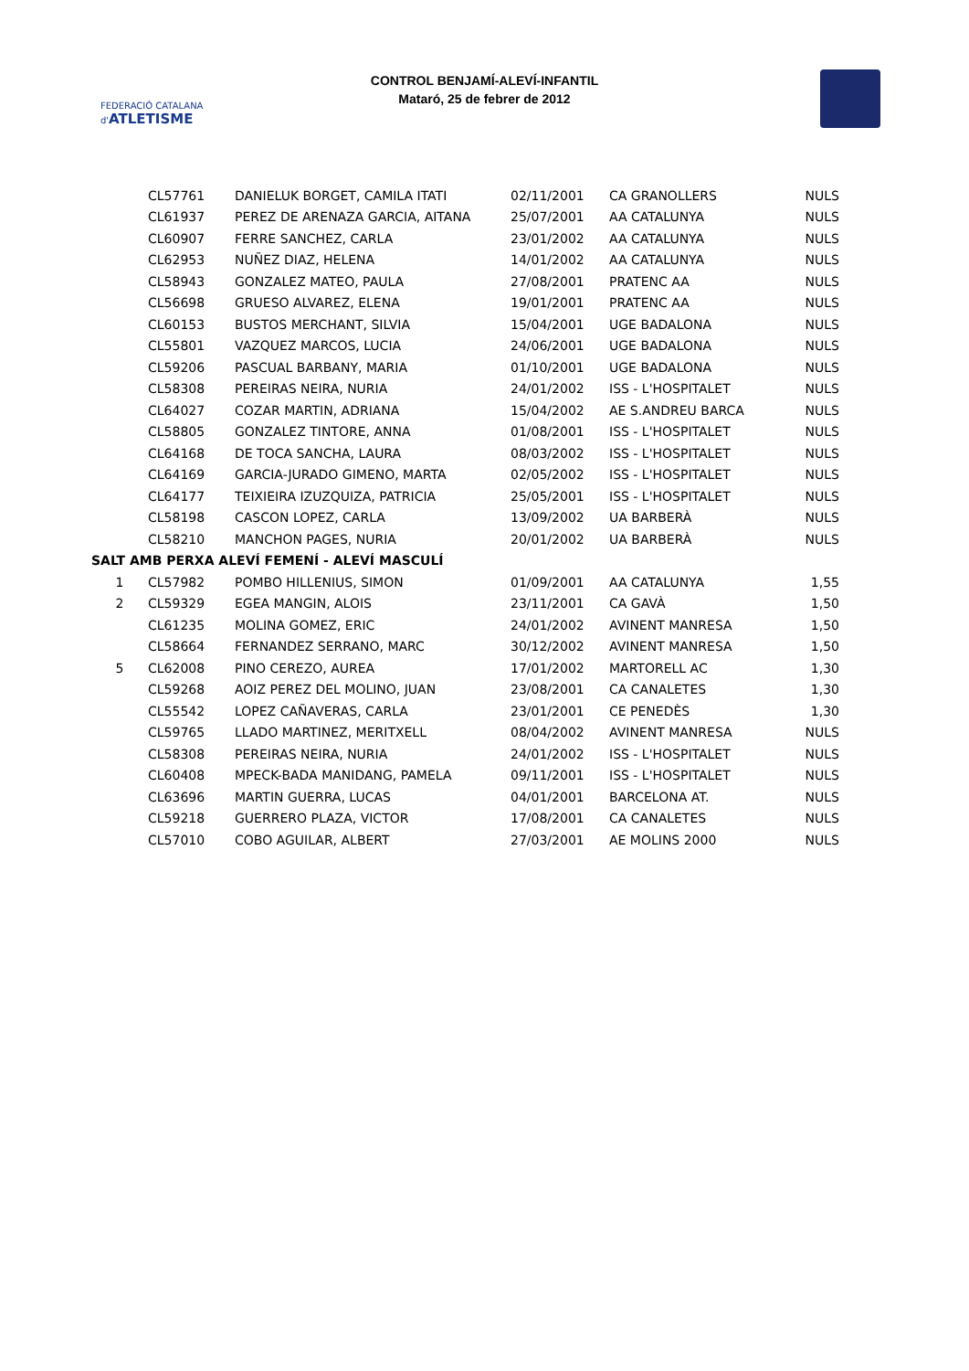FEDERACIÓ CATALANA d'ATLETISME
CONTROL BENJAMÍ-ALEVÍ-INFANTIL
Mataró, 25 de febrer de 2012
| | CL57761 | DANIELUK BORGET, CAMILA ITATI | 02/11/2001 | CA GRANOLLERS | NULS |
| | CL61937 | PEREZ DE ARENAZA GARCIA, AITANA | 25/07/2001 | AA CATALUNYA | NULS |
| | CL60907 | FERRE SANCHEZ, CARLA | 23/01/2002 | AA CATALUNYA | NULS |
| | CL62953 | NUÑEZ DIAZ, HELENA | 14/01/2002 | AA CATALUNYA | NULS |
| | CL58943 | GONZALEZ MATEO, PAULA | 27/08/2001 | PRATENC AA | NULS |
| | CL56698 | GRUESO ALVAREZ, ELENA | 19/01/2001 | PRATENC AA | NULS |
| | CL60153 | BUSTOS MERCHANT, SILVIA | 15/04/2001 | UGE BADALONA | NULS |
| | CL55801 | VAZQUEZ MARCOS, LUCIA | 24/06/2001 | UGE BADALONA | NULS |
| | CL59206 | PASCUAL BARBANY, MARIA | 01/10/2001 | UGE BADALONA | NULS |
| | CL58308 | PEREIRAS NEIRA, NURIA | 24/01/2002 | ISS - L'HOSPITALET | NULS |
| | CL64027 | COZAR MARTIN, ADRIANA | 15/04/2002 | AE S.ANDREU BARCA | NULS |
| | CL58805 | GONZALEZ TINTORE, ANNA | 01/08/2001 | ISS - L'HOSPITALET | NULS |
| | CL64168 | DE TOCA SANCHA, LAURA | 08/03/2002 | ISS - L'HOSPITALET | NULS |
| | CL64169 | GARCIA-JURADO GIMENO, MARTA | 02/05/2002 | ISS - L'HOSPITALET | NULS |
| | CL64177 | TEIXIEIRA IZUZQUIZA, PATRICIA | 25/05/2001 | ISS - L'HOSPITALET | NULS |
| | CL58198 | CASCON LOPEZ, CARLA | 13/09/2002 | UA BARBERÀ | NULS |
| | CL58210 | MANCHON PAGES, NURIA | 20/01/2002 | UA BARBERÀ | NULS |
| SALT AMB PERXA ALEVÍ FEMENÍ - ALEVÍ MASCULÍ | | | | | |
| 1 | CL57982 | POMBO HILLENIUS, SIMON | 01/09/2001 | AA CATALUNYA | 1,55 |
| 2 | CL59329 | EGEA MANGIN, ALOIS | 23/11/2001 | CA GAVÀ | 1,50 |
| | CL61235 | MOLINA GOMEZ, ERIC | 24/01/2002 | AVINENT MANRESA | 1,50 |
| | CL58664 | FERNANDEZ SERRANO, MARC | 30/12/2002 | AVINENT MANRESA | 1,50 |
| 5 | CL62008 | PINO CEREZO, AUREA | 17/01/2002 | MARTORELL AC | 1,30 |
| | CL59268 | AOIZ PEREZ DEL MOLINO, JUAN | 23/08/2001 | CA CANALETES | 1,30 |
| | CL55542 | LOPEZ CAÑAVERAS, CARLA | 23/01/2001 | CE PENEDÈS | 1,30 |
| | CL59765 | LLADO MARTINEZ, MERITXELL | 08/04/2002 | AVINENT MANRESA | NULS |
| | CL58308 | PEREIRAS NEIRA, NURIA | 24/01/2002 | ISS - L'HOSPITALET | NULS |
| | CL60408 | MPECK-BADA MANIDANG, PAMELA | 09/11/2001 | ISS - L'HOSPITALET | NULS |
| | CL63696 | MARTIN GUERRA, LUCAS | 04/01/2001 | BARCELONA AT. | NULS |
| | CL59218 | GUERRERO PLAZA, VICTOR | 17/08/2001 | CA CANALETES | NULS |
| | CL57010 | COBO AGUILAR, ALBERT | 27/03/2001 | AE MOLINS 2000 | NULS |